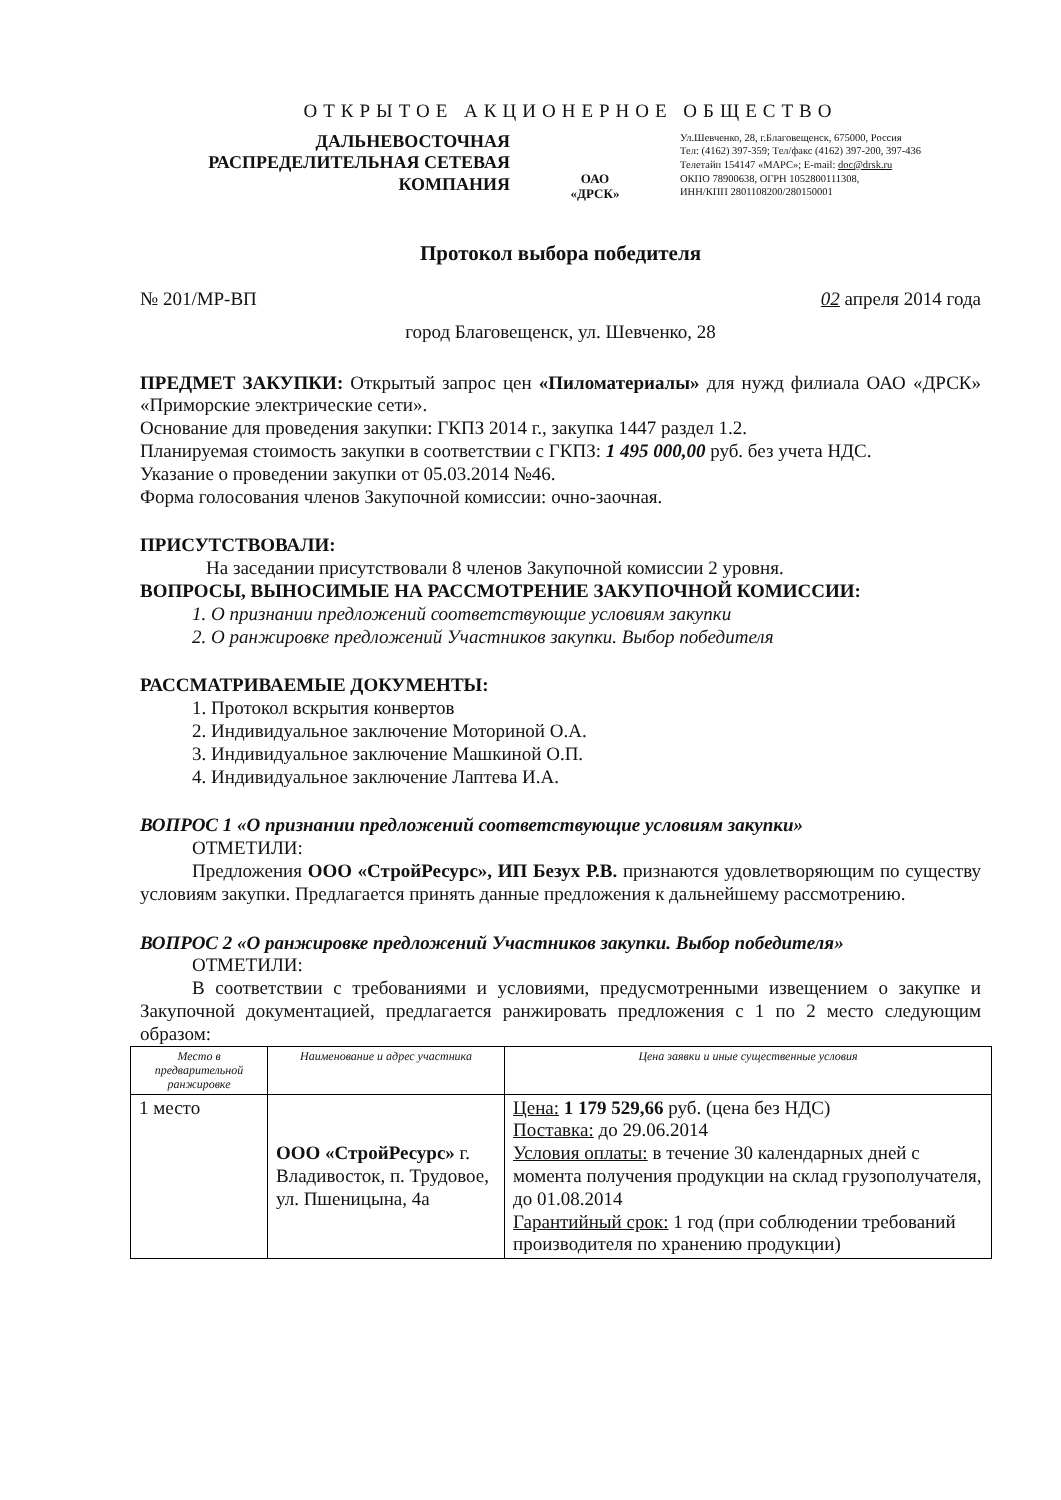ОТКРЫТОЕ АКЦИОНЕРНОЕ ОБЩЕСТВО
ДАЛЬНЕВОСТОЧНАЯ
РАСПРЕДЕЛИТЕЛЬНАЯ СЕТЕВАЯ
КОМПАНИЯ
ОАО
«ДРСК»
Ул.Шевченко, 28, г.Благовещенск, 675000, Россия
Тел: (4162) 397-359; Тел/факс (4162) 397-200, 397-436
Телетайп 154147 «МАРС»; E-mail: doc@drsk.ru
ОКПО 78900638, ОГРН 1052800111308,
ИНН/КПП 2801108200/280150001
Протокол выбора победителя
№ 201/МР-ВП 02 апреля 2014 года
город Благовещенск, ул. Шевченко, 28
ПРЕДМЕТ ЗАКУПКИ: Открытый запрос цен «Пиломатериалы» для нужд филиала ОАО «ДРСК» «Приморские электрические сети».
Основание для проведения закупки: ГКПЗ 2014 г., закупка 1447 раздел 1.2.
Планируемая стоимость закупки в соответствии с ГКПЗ: 1 495 000,00 руб. без учета НДС.
Указание о проведении закупки от 05.03.2014 №46.
Форма голосования членов Закупочной комиссии: очно-заочная.
ПРИСУТСТВОВАЛИ:
На заседании присутствовали 8 членов Закупочной комиссии 2 уровня.
ВОПРОСЫ, ВЫНОСИМЫЕ НА РАССМОТРЕНИЕ ЗАКУПОЧНОЙ КОМИССИИ:
1. О признании предложений соответствующие условиям закупки
2. О ранжировке предложений Участников закупки. Выбор победителя
РАССМАТРИВАЕМЫЕ ДОКУМЕНТЫ:
1. Протокол вскрытия конвертов
2. Индивидуальное заключение Моториной О.А.
3. Индивидуальное заключение Машкиной О.П.
4. Индивидуальное заключение Лаптева И.А.
ВОПРОС 1 «О признании предложений соответствующие условиям закупки»
ОТМЕТИЛИ:
Предложения ООО «СтройРесурс», ИП Безух Р.В. признаются удовлетворяющим по существу условиям закупки. Предлагается принять данные предложения к дальнейшему рассмотрению.
ВОПРОС 2 «О ранжировке предложений Участников закупки. Выбор победителя»
ОТМЕТИЛИ:
В соответствии с требованиями и условиями, предусмотренными извещением о закупке и Закупочной документацией, предлагается ранжировать предложения с 1 по 2 место следующим образом:
| Место в предварительной ранжировке | Наименование и адрес участника | Цена заявки и иные существенные условия |
| --- | --- | --- |
| 1 место | ООО «СтройРесурс» г. Владивосток, п. Трудовое, ул. Пшеницына, 4а | Цена: 1 179 529,66 руб. (цена без НДС) Поставка: до 29.06.2014 Условия оплаты: в течение 30 календарных дней с момента получения продукции на склад грузополучателя, до 01.08.2014 Гарантийный срок: 1 год (при соблюдении требований производителя по хранению продукции) |